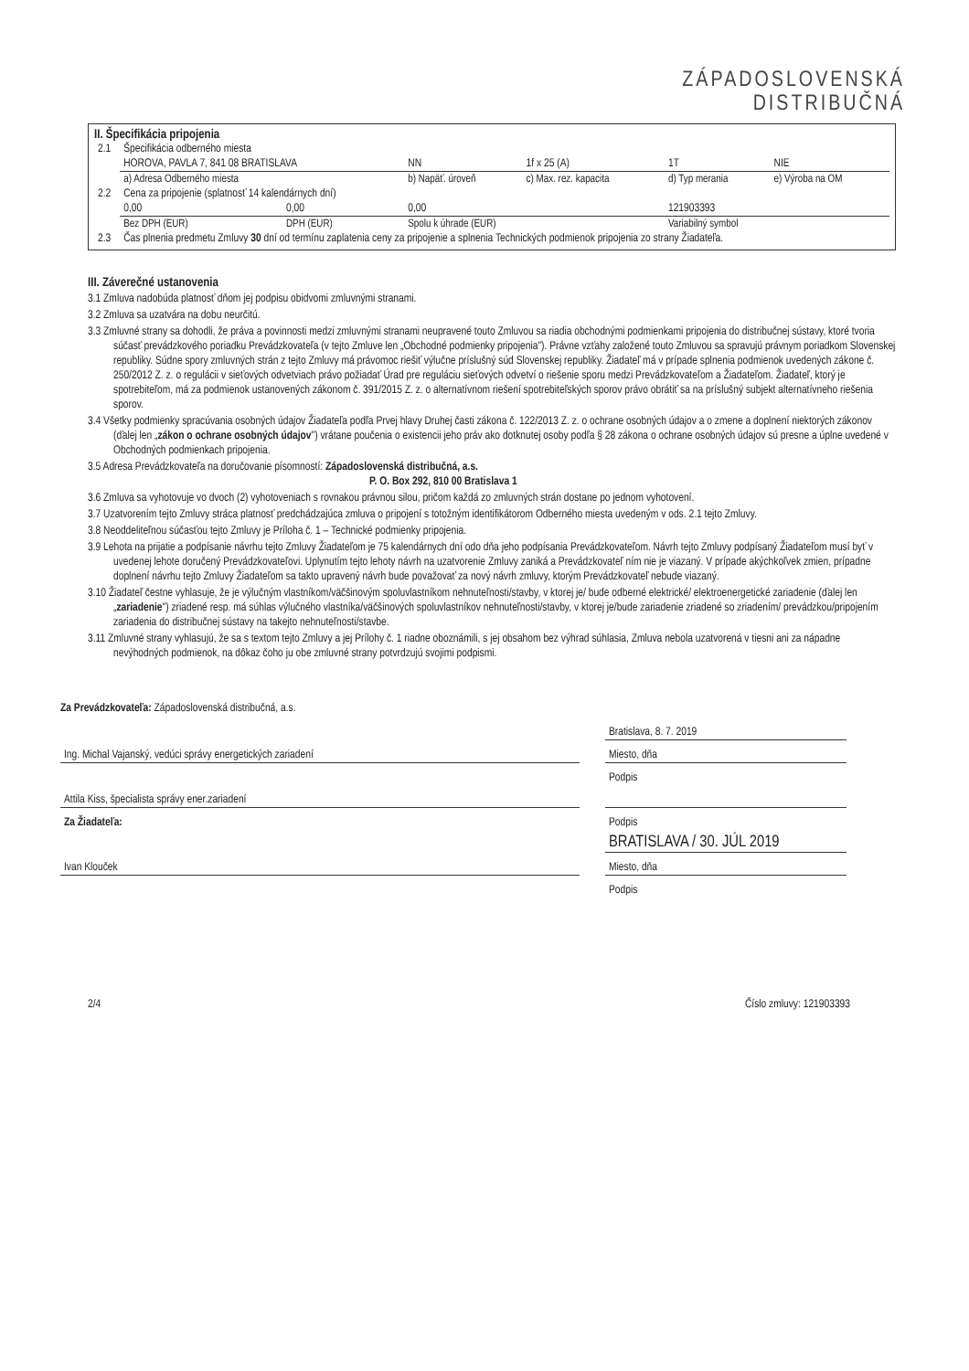ZÁPADOSLOVENSKÁ
DISTRIBUČNÁ
II. Špecifikácia pripojenia
| 2.1 | Špecifikácia odberného miesta | | | | | |
| | HOROVA, PAVLA 7, 841 08 BRATISLAVA | | NN | 1f x 25 (A) | 1T | NIE |
| | a) Adresa Odberného miesta | | b) Napäť. úroveň | c) Max. rez. kapacita | d) Typ merania | e) Výroba na OM |
| 2.2 | Cena za pripojenie (splatnosť 14 kalendárnych dní) | | | | | |
| | 0,00 | 0,00 | 0,00 | | 121903393 | |
| | Bez DPH (EUR) | DPH (EUR) | Spolu k úhrade (EUR) | | Variabilný symbol | |
| 2.3 | Čas plnenia predmetu Zmluvy 30 dní od termínu zaplatenia ceny za pripojenie a splnenia Technických podmienok pripojenia zo strany Žiadateľa. | | | | | |
III. Záverečné ustanovenia
3.1 Zmluva nadobúda platnosť dňom jej podpisu obidvomi zmluvnými stranami.
3.2 Zmluva sa uzatvára na dobu neurčitú.
3.3 Zmluvné strany sa dohodli, že práva a povinnosti medzi zmluvnými stranami neupravené touto Zmluvou sa riadia obchodnými podmienkami pripojenia do distribučnej sústavy, ktoré tvoria súčasť prevádzkového poriadku Prevádzkovateľa (v tejto Zmluve len „Obchodné podmienky pripojenia"). Právne vzťahy založené touto Zmluvou sa spravujú právnym poriadkom Slovenskej republiky. Súdne spory zmluvných strán z tejto Zmluvy má právomoc riešiť výlučne príslušný súd Slovenskej republiky. Žiadateľ má v prípade splnenia podmienok uvedených zákone č. 250/2012 Z. z. o regulácii v sieťových odvetviach právo požiadať Úrad pre reguláciu sieťových odvetví o riešenie sporu medzi Prevádzkovateľom a Žiadateľom. Žiadateľ, ktorý je spotrebiteľom, má za podmienok ustanovených zákonom č. 391/2015 Z. z. o alternatívnom riešení spotrebiteľských sporov právo obrátiť sa na príslušný subjekt alternatívneho riešenia sporov.
3.4 Všetky podmienky spracúvania osobných údajov Žiadateľa podľa Prvej hlavy Druhej časti zákona č. 122/2013 Z. z. o ochrane osobných údajov a o zmene a doplnení niektorých zákonov (ďalej len „zákon o ochrane osobných údajov") vrátane poučenia o existencii jeho práv ako dotknutej osoby podľa § 28 zákona o ochrane osobných údajov sú presne a úplne uvedené v Obchodných podmienkach pripojenia.
3.5 Adresa Prevádzkovateľa na doručovanie písomností: Západoslovenská distribučná, a.s.
P. O. Box 292, 810 00 Bratislava 1
3.6 Zmluva sa vyhotovuje vo dvoch (2) vyhotoveniach s rovnakou právnou silou, pričom každá zo zmluvných strán dostane po jednom vyhotovení.
3.7 Uzatvorením tejto Zmluvy stráca platnosť predchádzajúca zmluva o pripojení s totožným identifikátorom Odberného miesta uvedeným v ods. 2.1 tejto Zmluvy.
3.8 Neoddeliteľnou súčasťou tejto Zmluvy je Príloha č. 1 – Technické podmienky pripojenia.
3.9 Lehota na prijatie a podpísanie návrhu tejto Zmluvy Žiadateľom je 75 kalendárnych dní odo dňa jeho podpísania Prevádzkovateľom. Návrh tejto Zmluvy podpísaný Žiadateľom musí byť v uvedenej lehote doručený Prevádzkovateľovi. Uplynutím tejto lehoty návrh na uzatvorenie Zmluvy zaniká a Prevádzkovateľ ním nie je viazaný. V prípade akýchkoľvek zmien, prípadne doplnení návrhu tejto Zmluvy Žiadateľom sa takto upravený návrh bude považovať za nový návrh zmluvy, ktorým Prevádzkovateľ nebude viazaný.
3.10 Žiadateľ čestne vyhlasuje, že je výlučným vlastníkom/väčšinovým spoluvlastníkom nehnuteľnosti/stavby, v ktorej je/ bude odberné elektrické/ elektroenergetické zariadenie (ďalej len „zariadenie") zriadené resp. má súhlas výlučného vlastníka/väčšinových spoluvlastníkov nehnuteľnosti/stavby, v ktorej je/bude zariadenie zriadené so zriadením/ prevádzkou/pripojením zariadenia do distribučnej sústavy na takejto nehnuteľnosti/stavbe.
3.11 Zmluvné strany vyhlasujú, že sa s textom tejto Zmluvy a jej Prílohy č. 1 riadne oboznámili, s jej obsahom bez výhrad súhlasia, Zmluva nebola uzatvorená v tiesni ani za nápadne nevýhodných podmienok, na dôkaz čoho ju obe zmluvné strany potvrdzujú svojimi podpismi.
Za Prevádzkovateľa: Západoslovenská distribučná, a.s.
| | | Bratislava, 8. 7. 2019 |
| Ing. Michal Vajanský, vedúci správy energetických zariadení | | Miesto, dňa |
| | | Podpis |
| Attila Kiss, špecialista správy ener.zariadení | | |
| Za Žiadateľa: | | Podpis |
| | | BRATISLAVA / 30. JÚL 2019 |
| Ivan Klouček | | Miesto, dňa |
| | | Podpis |
2/4 Číslo zmluvy: 121903393